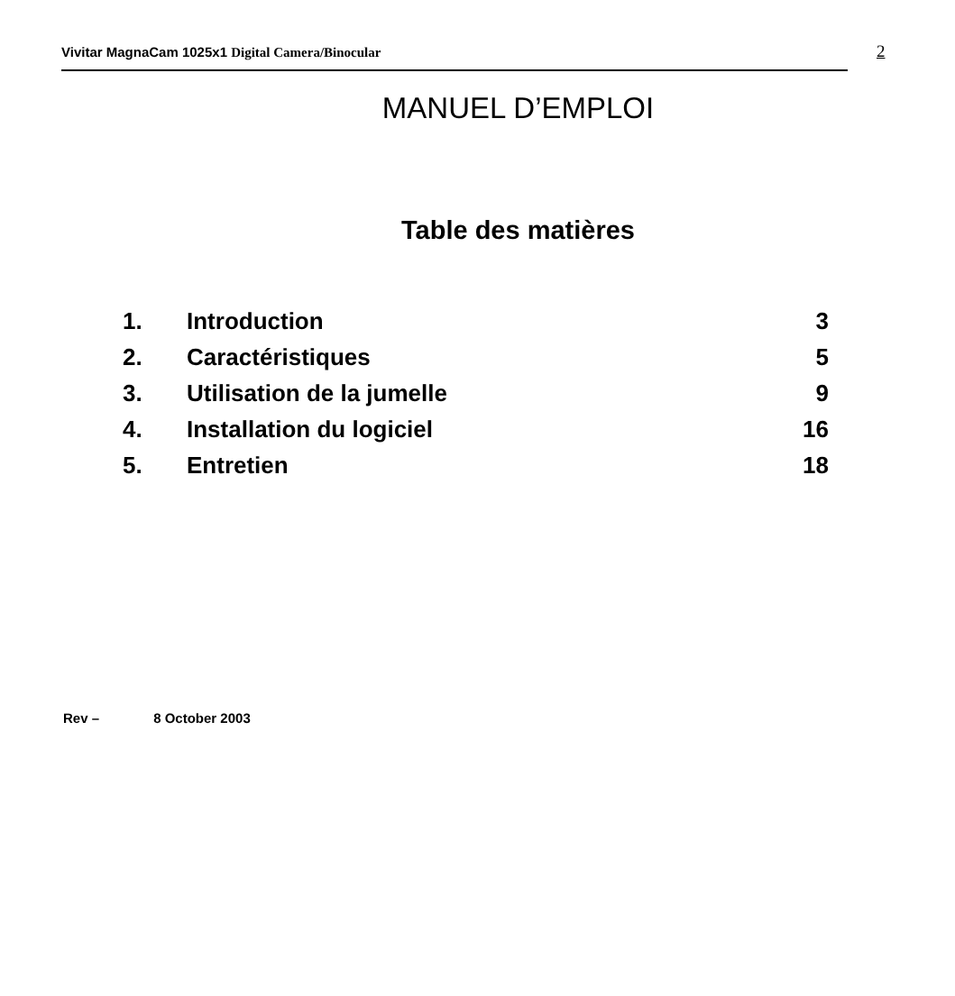Vivitar MagnaCam 1025x1 Digital Camera/Binocular
2
MANUEL D’EMPLOI
Table des matières
| 1. | Introduction | 3 |
| 2. | Caractéristiques | 5 |
| 3. | Utilisation de la jumelle | 9 |
| 4. | Installation du logiciel | 16 |
| 5. | Entretien | 18 |
Rev – 8 October 2003